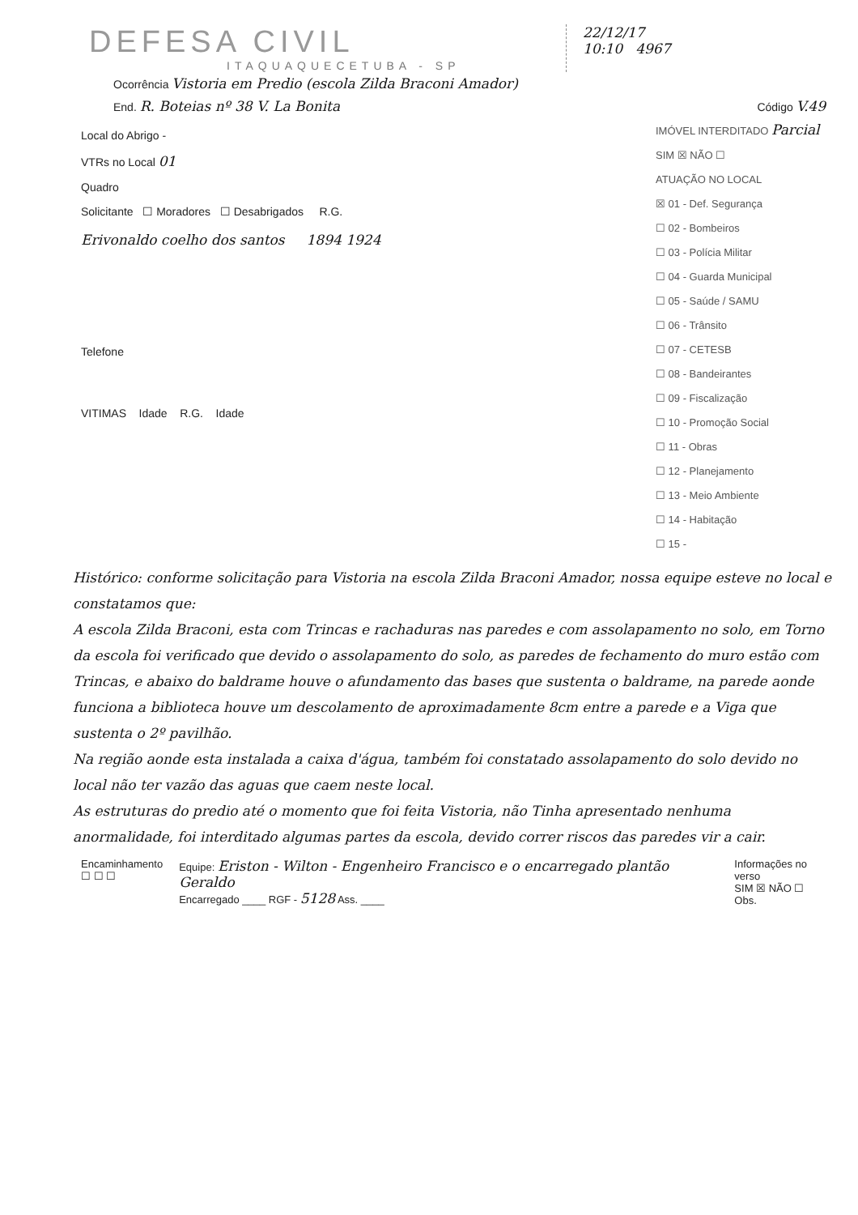DEFESA CIVIL
ITAQUAQUECETUBA - SP
22/12/17
10:10 4967
Ocorrência Vistoria em Predio (escola Zilda Braconi Amador)
End. R. Boteias nº 38 V. La Bonita Código V.49
Local do Abrigo -
VTRs no Local 01
Quadro
Solicitante ☐ Moradores ☐ Desabrigados R.G.
Erivonaldo coelho dos santos 1894 1924
Telefone
VITIMAS Idade R.G. Idade
IMÓVEL INTERDITADO Parcial
SIM ☒ NÃO ☐
ATUAÇÃO NO LOCAL
☒ 01 - Def. Segurança
☐ 02 - Bombeiros
☐ 03 - Polícia Militar
☐ 04 - Guarda Municipal
☐ 05 - Saúde / SAMU
☐ 06 - Trânsito
☐ 07 - CETESB
☐ 08 - Bandeirantes
☐ 09 - Fiscalização
☐ 10 - Promoção Social
☐ 11 - Obras
☐ 12 - Planejamento
☐ 13 - Meio Ambiente
☐ 14 - Habitação
☐ 15 -
Histórico: conforme solicitação para Vistoria na escola Zilda Braconi Amador, nossa equipe esteve no local e constatamos que:
A escola Zilda Braconi, esta com Trincas e rachaduras nas paredes e com assolapamento no solo, em Torno da escola foi verificado que devido o assolapamento do solo, as paredes de fechamento do muro estão com Trincas, e abaixo do baldrame houve o afundamento das bases que sustenta o baldrame, na parede aonde funciona a biblioteca houve um descolamento de aproximadamente 8cm entre a parede e a Viga que sustenta o 2º pavilhão.
Na região aonde esta instalada a caixa d'água, também foi constatado assolapamento do solo devido no local não ter vazão das aguas que caem neste local.
As estruturas do predio até o momento que foi feita Vistoria, não Tinha apresentado nenhuma anormalidade, foi interditado algumas partes da escola, devido correr riscos das paredes vir a cair.
Encaminhamento
☐ ☐ ☐
Equipe: Eriston - Wilton - Engenheiro Francisco e o encarregado plantão Geraldo
Encarregado ____ RGF - 5128 Ass. ____
Informações no verso
SIM ☒ NÃO ☐
Obs.